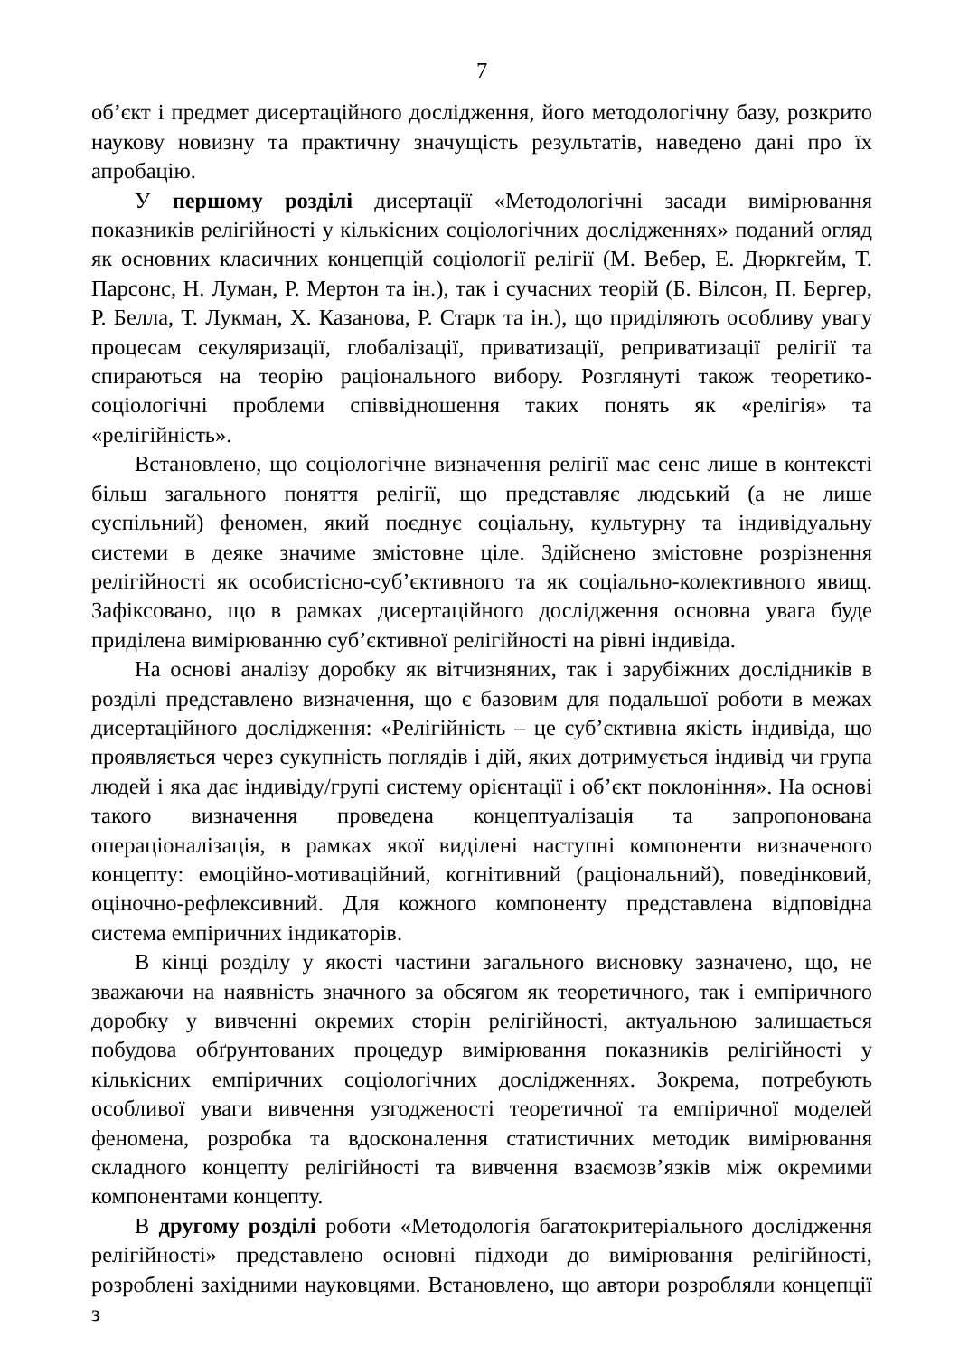7
об’єкт і предмет дисертаційного дослідження, його методологічну базу, розкрито наукову новизну та практичну значущість результатів, наведено дані про їх апробацію.
У першому розділі дисертації «Методологічні засади вимірювання показників релігійності у кількісних соціологічних дослідженнях» поданий огляд як основних класичних концепцій соціології релігії (М. Вебер, Е. Дюркгейм, Т. Парсонс, Н. Луман, Р. Мертон та ін.), так і сучасних теорій (Б. Вілсон, П. Бергер, Р. Белла, Т. Лукман, Х. Казанова, Р. Старк та ін.), що приділяють особливу увагу процесам секуляризації, глобалізації, приватизації, реприватизації релігії та спираються на теорію раціонального вибору. Розглянуті також теоретико-соціологічні проблеми співвідношення таких понять як «релігія» та «релігійність».
Встановлено, що соціологічне визначення релігії має сенс лише в контексті більш загального поняття релігії, що представляє людський (а не лише суспільний) феномен, який поєднує соціальну, культурну та індивідуальну системи в деяке значиме змістовне ціле. Здійснено змістовне розрізнення релігійності як особистісно-суб’єктивного та як соціально-колективного явищ. Зафіксовано, що в рамках дисертаційного дослідження основна увага буде приділена вимірюванню суб’єктивної релігійності на рівні індивіда.
На основі аналізу доробку як вітчизняних, так і зарубіжних дослідників в розділі представлено визначення, що є базовим для подальшої роботи в межах дисертаційного дослідження: «Релігійність – це суб’єктивна якість індивіда, що проявляється через сукупність поглядів і дій, яких дотримується індивід чи група людей і яка дає індивіду/групі систему орієнтації і об’єкт поклоніння». На основі такого визначення проведена концептуалізація та запропонована операціоналізація, в рамках якої виділені наступні компоненти визначеного концепту: емоційно-мотиваційний, когнітивний (раціональний), поведінковий, оціночно-рефлексивний. Для кожного компоненту представлена відповідна система емпіричних індикаторів.
В кінці розділу у якості частини загального висновку зазначено, що, не зважаючи на наявність значного за обсягом як теоретичного, так і емпіричного доробку у вивченні окремих сторін релігійності, актуальною залишається побудова обґрунтованих процедур вимірювання показників релігійності у кількісних емпіричних соціологічних дослідженнях. Зокрема, потребують особливої уваги вивчення узгодженості теоретичної та емпіричної моделей феномена, розробка та вдосконалення статистичних методик вимірювання складного концепту релігійності та вивчення взаємозв’язків між окремими компонентами концепту.
В другому розділі роботи «Методологія багатокритеріального дослідження релігійності» представлено основні підходи до вимірювання релігійності, розроблені західними науковцями. Встановлено, що автори розробляли концепції з